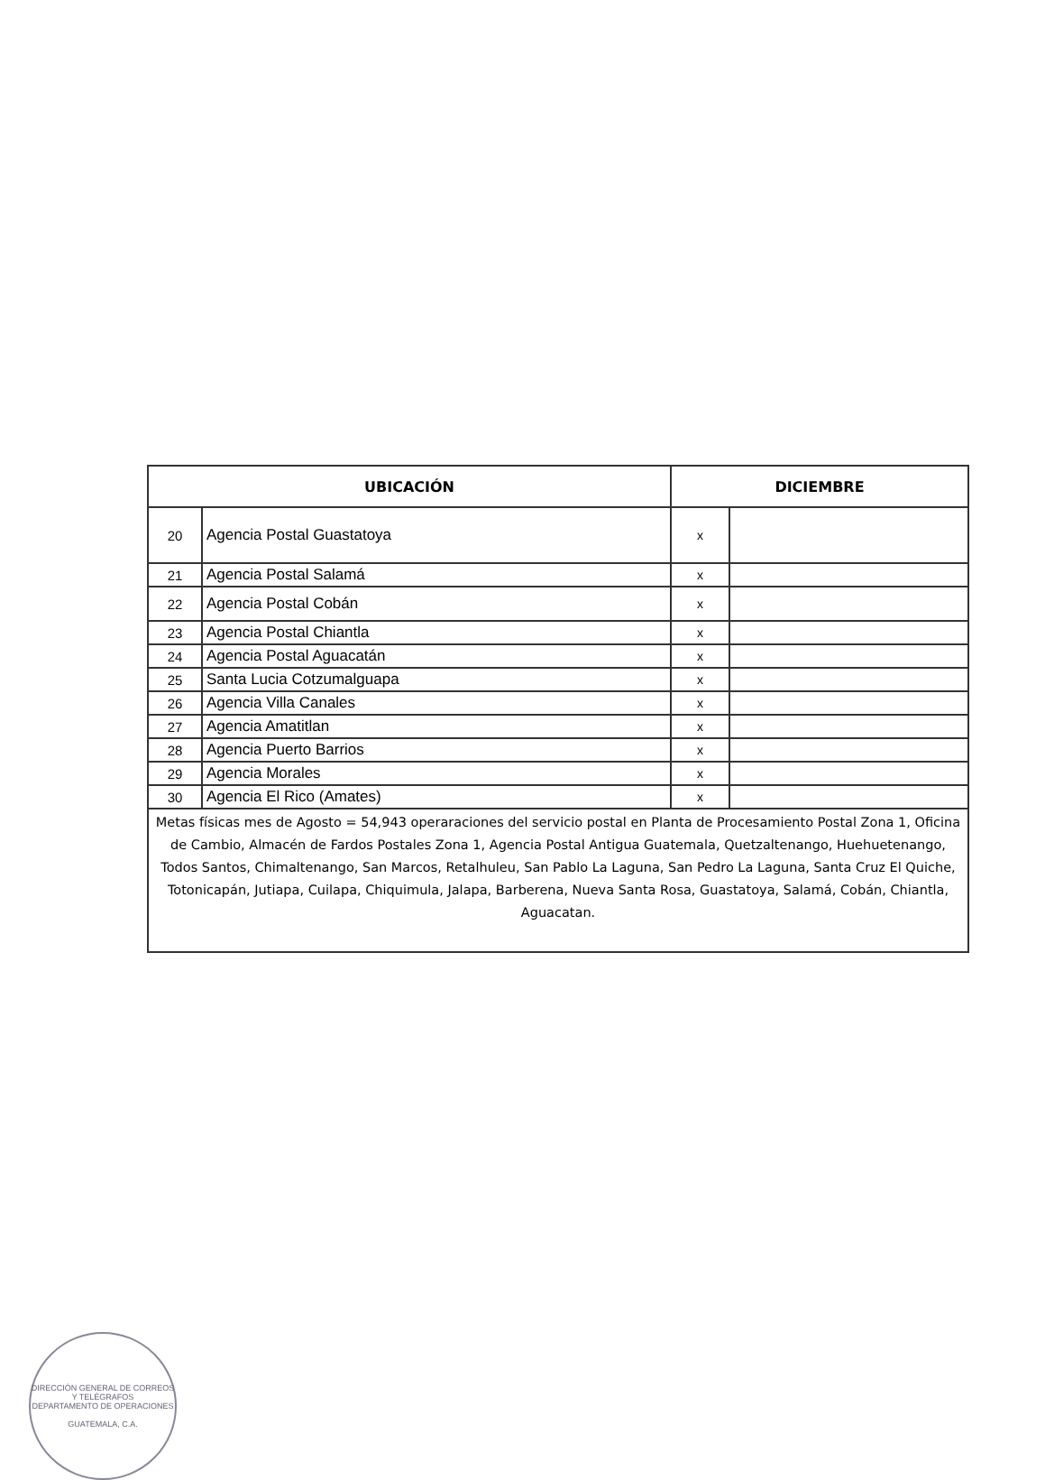| UBICACIÓN | | DICIEMBRE | |
| --- | --- | --- | --- |
| 20 | Agencia Postal Guastatoya | x | |
| 21 | Agencia Postal Salamá | x | |
| 22 | Agencia Postal Cobán | x | |
| 23 | Agencia Postal Chiantla | x | |
| 24 | Agencia Postal Aguacatán | x | |
| 25 | Santa Lucia Cotzumalguapa | x | |
| 26 | Agencia Villa Canales | x | |
| 27 | Agencia Amatitlan | x | |
| 28 | Agencia Puerto Barrios | x | |
| 29 | Agencia Morales | x | |
| 30 | Agencia El Rico (Amates) | x | |
| Metas físicas mes de Agosto = 54,943 operaraciones del servicio postal en Planta de Procesamiento Postal Zona 1, Oficina de Cambio, Almacén de Fardos Postales Zona 1, Agencia Postal Antigua Guatemala, Quetzaltenango, Huehuetenango, Todos Santos, Chimaltenango, San Marcos, Retalhuleu, San Pablo La Laguna, San Pedro La Laguna, Santa Cruz El Quiche, Totonicapán, Jutiapa, Cuilapa, Chiquimula, Jalapa, Barberena, Nueva Santa Rosa, Guastatoya, Salamá, Cobán, Chiantla, Aguacatan. | | | |
DIRECCIÓN GENERAL DE CORREOS Y TELÉGRAFOS
DEPARTAMENTO DE OPERACIONES
GUATEMALA, C.A.